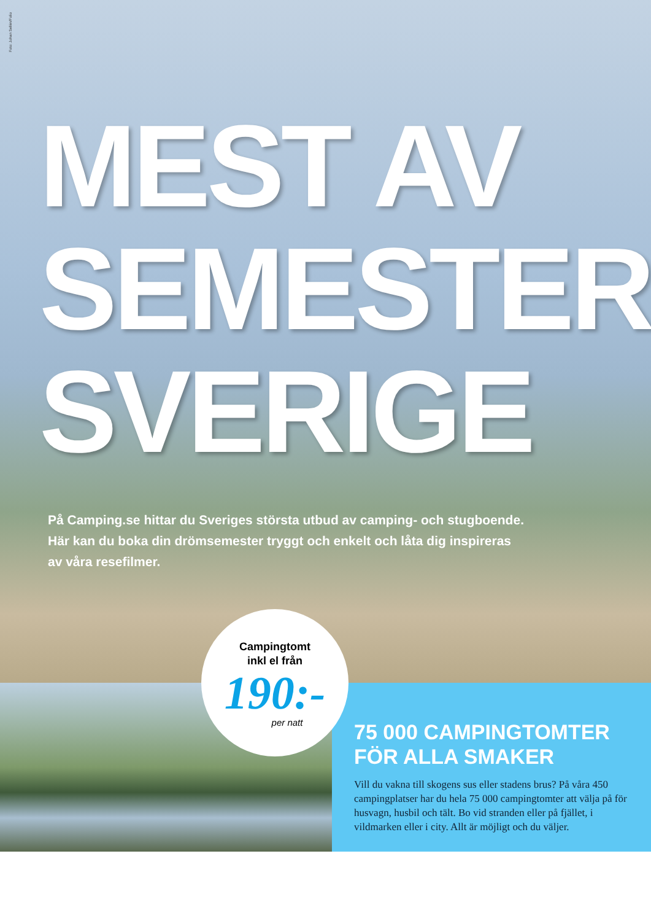Foto: Johan Sellén/Folio
MEST AV SEMESTER-SVERIGE
På Camping.se hittar du Sveriges största utbud av camping- och stugboende. Här kan du boka din drömsemester tryggt och enkelt och låta dig inspireras av våra resefilmer.
Campingtomt
inkl el från
190:-
per natt
75 000 CAMPINGTOMTER FÖR ALLA SMAKER
Vill du vakna till skogens sus eller stadens brus? På våra 450 campingplatser har du hela 75 000 campingtomter att välja på för husvagn, husbil och tält. Bo vid stranden eller på fjället, i vildmarken eller i city. Allt är möjligt och du väljer.